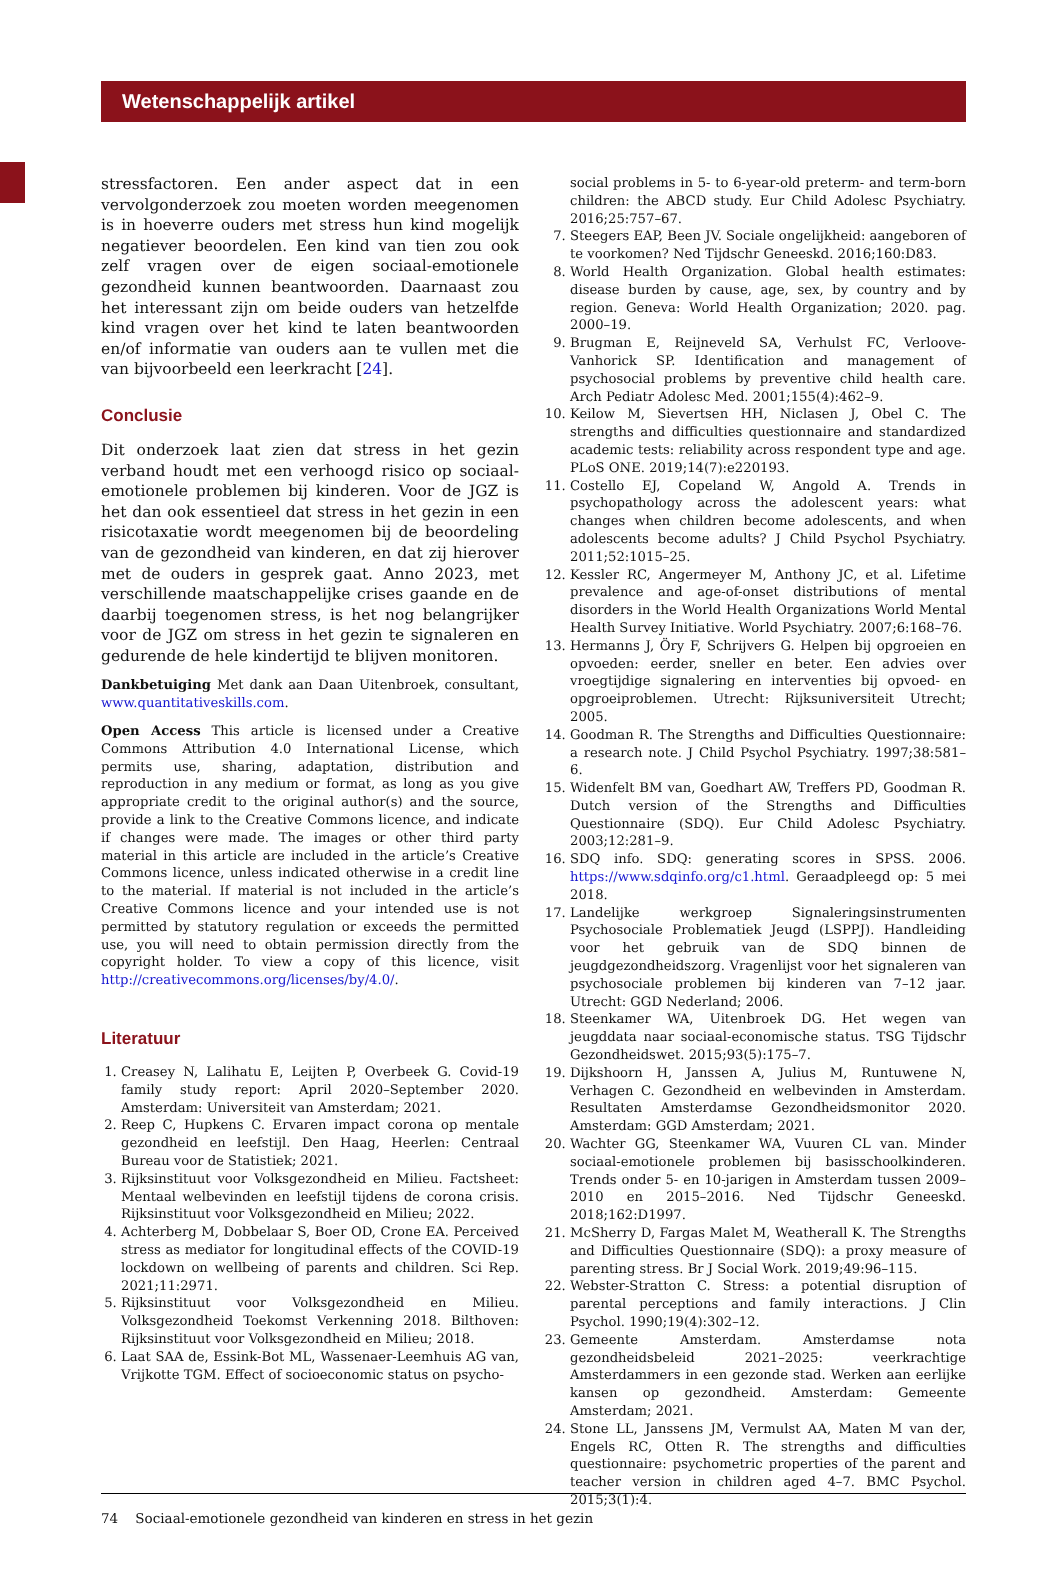Wetenschappelijk artikel
stressfactoren. Een ander aspect dat in een vervolgonderzoek zou moeten worden meegenomen is in hoeverre ouders met stress hun kind mogelijk negatiever beoordelen. Een kind van tien zou ook zelf vragen over de eigen sociaal-emotionele gezondheid kunnen beantwoorden. Daarnaast zou het interessant zijn om beide ouders van hetzelfde kind vragen over het kind te laten beantwoorden en/of informatie van ouders aan te vullen met die van bijvoorbeeld een leerkracht [24].
Conclusie
Dit onderzoek laat zien dat stress in het gezin verband houdt met een verhoogd risico op sociaal-emotionele problemen bij kinderen. Voor de JGZ is het dan ook essentieel dat stress in het gezin in een risicotaxatie wordt meegenomen bij de beoordeling van de gezondheid van kinderen, en dat zij hierover met de ouders in gesprek gaat. Anno 2023, met verschillende maatschappelijke crises gaande en de daarbij toegenomen stress, is het nog belangrijker voor de JGZ om stress in het gezin te signaleren en gedurende de hele kindertijd te blijven monitoren.
Dankbetuiging Met dank aan Daan Uitenbroek, consultant, www.quantitativeskills.com.
Open Access This article is licensed under a Creative Commons Attribution 4.0 International License, which permits use, sharing, adaptation, distribution and reproduction in any medium or format, as long as you give appropriate credit to the original author(s) and the source, provide a link to the Creative Commons licence, and indicate if changes were made. The images or other third party material in this article are included in the article’s Creative Commons licence, unless indicated otherwise in a credit line to the material. If material is not included in the article’s Creative Commons licence and your intended use is not permitted by statutory regulation or exceeds the permitted use, you will need to obtain permission directly from the copyright holder. To view a copy of this licence, visit http://creativecommons.org/licenses/by/4.0/.
Literatuur
1. Creasey N, Lalihatu E, Leijten P, Overbeek G. Covid-19 family study report: April 2020–September 2020. Amsterdam: Universiteit van Amsterdam; 2021.
2. Reep C, Hupkens C. Ervaren impact corona op mentale gezondheid en leefstijl. Den Haag, Heerlen: Centraal Bureau voor de Statistiek; 2021.
3. Rijksinstituut voor Volksgezondheid en Milieu. Factsheet: Mentaal welbevinden en leefstijl tijdens de corona crisis. Rijksinstituut voor Volksgezondheid en Milieu; 2022.
4. Achterberg M, Dobbelaar S, Boer OD, Crone EA. Perceived stress as mediator for longitudinal effects of the COVID-19 lockdown on wellbeing of parents and children. Sci Rep. 2021;11:2971.
5. Rijksinstituut voor Volksgezondheid en Milieu. Volksgezondheid Toekomst Verkenning 2018. Bilthoven: Rijksinstituut voor Volksgezondheid en Milieu; 2018.
6. Laat SAA de, Essink-Bot ML, Wassenaer-Leemhuis AG van, Vrijkotte TGM. Effect of socioeconomic status on psycho-
social problems in 5- to 6-year-old preterm- and term-born children: the ABCD study. Eur Child Adolesc Psychiatry. 2016;25:757–67.
7. Steegers EAP, Been JV. Sociale ongelijkheid: aangeboren of te voorkomen? Ned Tijdschr Geneeskd. 2016;160:D83.
8. World Health Organization. Global health estimates: disease burden by cause, age, sex, by country and by region. Geneva: World Health Organization; 2020. pag. 2000–19.
9. Brugman E, Reijneveld SA, Verhulst FC, Verloove-Vanhorick SP. Identification and management of psychosocial problems by preventive child health care. Arch Pediatr Adolesc Med. 2001;155(4):462–9.
10. Keilow M, Sievertsen HH, Niclasen J, Obel C. The strengths and difficulties questionnaire and standardized academic tests: reliability across respondent type and age. PLoS ONE. 2019;14(7):e220193.
11. Costello EJ, Copeland W, Angold A. Trends in psychopathology across the adolescent years: what changes when children become adolescents, and when adolescents become adults? J Child Psychol Psychiatry. 2011;52:1015–25.
12. Kessler RC, Angermeyer M, Anthony JC, et al. Lifetime prevalence and age-of-onset distributions of mental disorders in the World Health Organizations World Mental Health Survey Initiative. World Psychiatry. 2007;6:168–76.
13. Hermanns J, Öry F, Schrijvers G. Helpen bij opgroeien en opvoeden: eerder, sneller en beter. Een advies over vroegtijdige signalering en interventies bij opvoed- en opgroeiproblemen. Utrecht: Rijksuniversiteit Utrecht; 2005.
14. Goodman R. The Strengths and Difficulties Questionnaire: a research note. J Child Psychol Psychiatry. 1997;38:581–6.
15. Widenfelt BM van, Goedhart AW, Treffers PD, Goodman R. Dutch version of the Strengths and Difficulties Questionnaire (SDQ). Eur Child Adolesc Psychiatry. 2003;12:281–9.
16. SDQ info. SDQ: generating scores in SPSS. 2006. https://www.sdqinfo.org/c1.html. Geraadpleegd op: 5 mei 2018.
17. Landelijke werkgroep Signaleringsinstrumenten Psychosociale Problematiek Jeugd (LSPPJ). Handleiding voor het gebruik van de SDQ binnen de jeugdgezondheidszorg. Vragenlijst voor het signaleren van psychosociale problemen bij kinderen van 7–12 jaar. Utrecht: GGD Nederland; 2006.
18. Steenkamer WA, Uitenbroek DG. Het wegen van jeugddata naar sociaal-economische status. TSG Tijdschr Gezondheidswet. 2015;93(5):175–7.
19. Dijkshoorn H, Janssen A, Julius M, Runtuwene N, Verhagen C. Gezondheid en welbevinden in Amsterdam. Resultaten Amsterdamse Gezondheidsmonitor 2020. Amsterdam: GGD Amsterdam; 2021.
20. Wachter GG, Steenkamer WA, Vuuren CL van. Minder sociaal-emotionele problemen bij basisschoolkinderen. Trends onder 5- en 10-jarigen in Amsterdam tussen 2009–2010 en 2015–2016. Ned Tijdschr Geneeskd. 2018;162:D1997.
21. McSherry D, Fargas Malet M, Weatherall K. The Strengths and Difficulties Questionnaire (SDQ): a proxy measure of parenting stress. Br J Social Work. 2019;49:96–115.
22. Webster-Stratton C. Stress: a potential disruption of parental perceptions and family interactions. J Clin Psychol. 1990;19(4):302–12.
23. Gemeente Amsterdam. Amsterdamse nota gezondheidsbeleid 2021–2025: veerkrachtige Amsterdammers in een gezonde stad. Werken aan eerlijke kansen op gezondheid. Amsterdam: Gemeente Amsterdam; 2021.
24. Stone LL, Janssens JM, Vermulst AA, Maten M van der, Engels RC, Otten R. The strengths and difficulties questionnaire: psychometric properties of the parent and teacher version in children aged 4–7. BMC Psychol. 2015;3(1):4.
74 Sociaal-emotionele gezondheid van kinderen en stress in het gezin